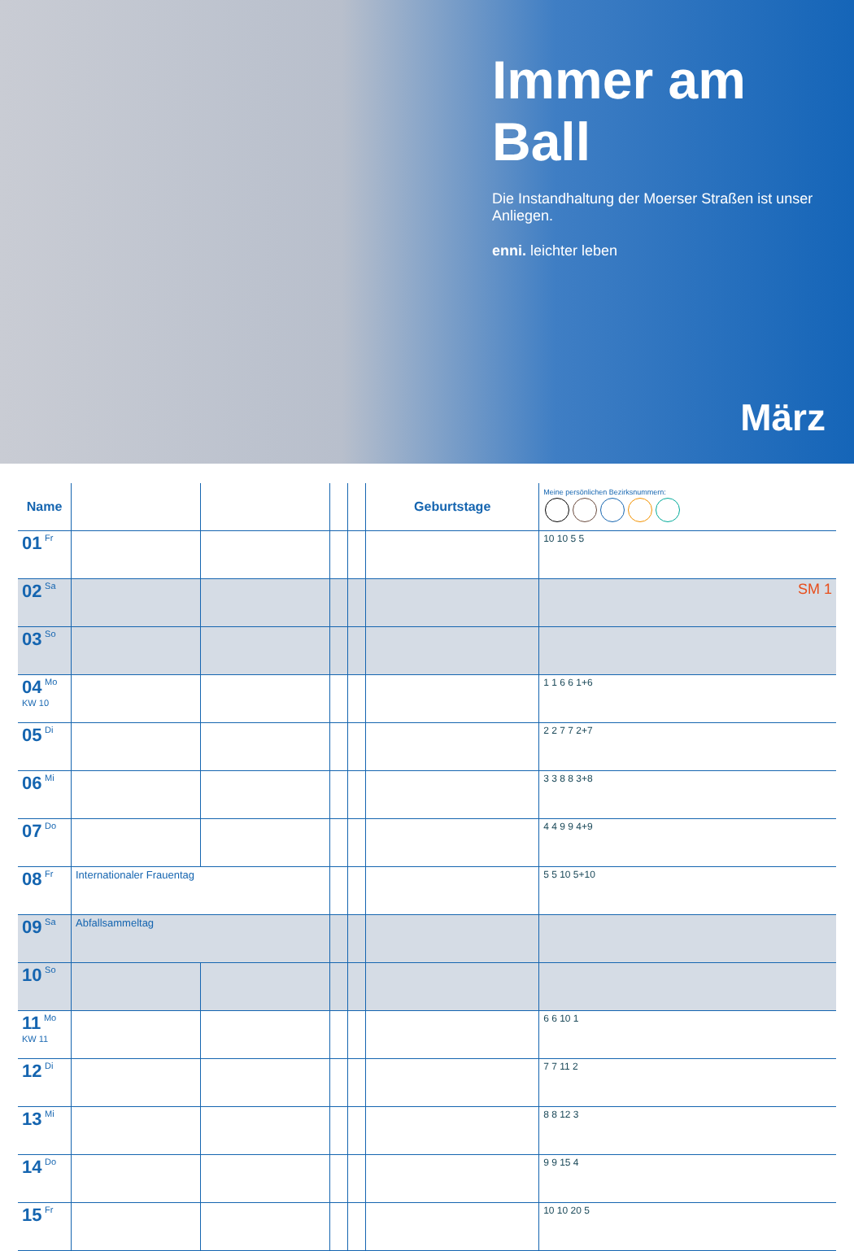Immer am Ball
Die Instandhaltung der Moerser Straßen ist unser Anliegen.
enni. leichter leben
März
| Name | | | | | Geburtstage | Meine persönlichen Bezirksnummern: |
| --- | --- | --- | --- | --- | --- | --- |
| 01 Fr | | | | | | 10 10 5 5 |
| 02 Sa | | | | | | SM 1 |
| 03 So | | | | | | |
| 04 Mo KW 10 | | | | | | 1 1 6 6 1+6 |
| 05 Di | | | | | | 2 2 7 7 2+7 |
| 06 Mi | | | | | | 3 3 8 8 3+8 |
| 07 Do | | | | | | 4 4 9 9 4+9 |
| 08 Fr | Internationaler Frauentag | | | | | 5 5 10 5+10 |
| 09 Sa | Abfallsammeltag | | | | | |
| 10 So | | | | | | |
| 11 Mo KW 11 | | | | | | 6 6 10 1 |
| 12 Di | | | | | | 7 7 11 2 |
| 13 Mi | | | | | | 8 8 12 3 |
| 14 Do | | | | | | 9 9 15 4 |
| 15 Fr | | | | | | 10 10 20 5 |